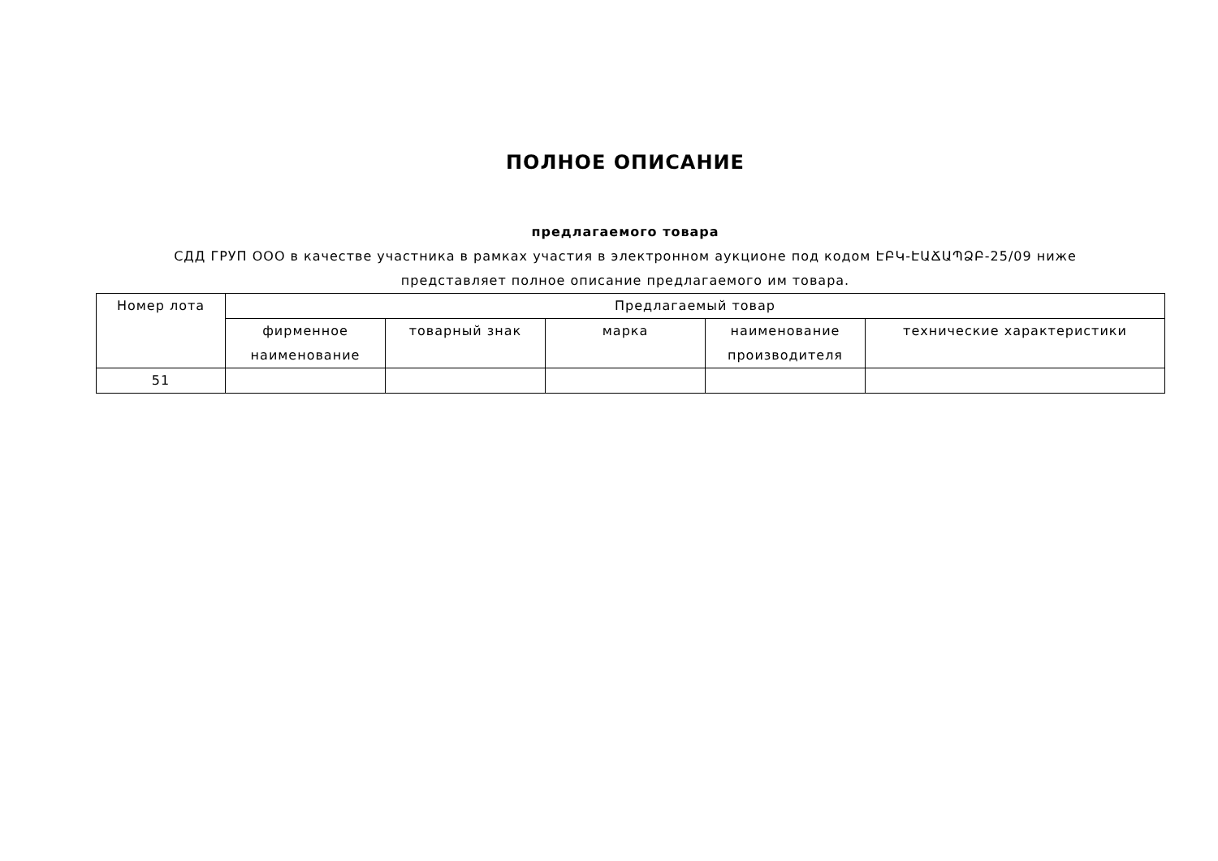ПОЛНОЕ ОПИСАНИЕ
предлагаемого товара
СДД ГРУП ООО в качестве участника в рамках участия в электронном аукционе под кодом ԷԲԿ-ԷԱՃԱՊՁԲ-25/09 ниже представляет полное описание предлагаемого им товара.
| Номер лота | Предлагаемый товар | | | | |
| --- | --- | --- | --- | --- | --- |
| | фирменное наименование | товарный знак | марка | наименование производителя | технические характеристики |
| 51 | | | | | |